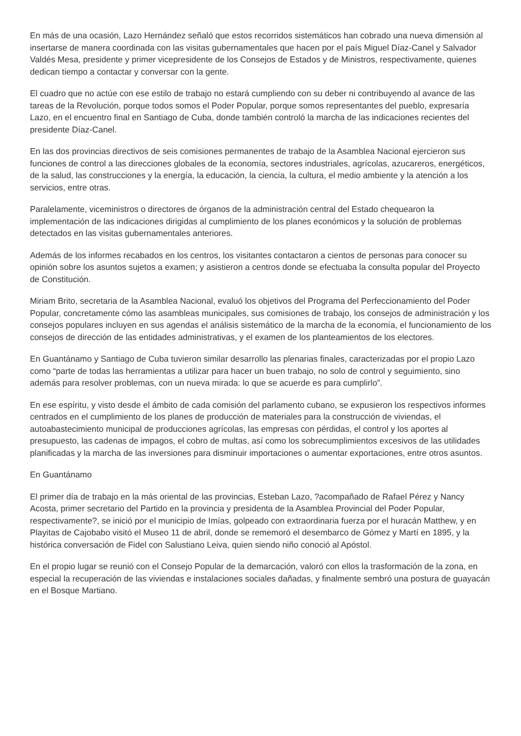En más de una ocasión, Lazo Hernández señaló que estos recorridos sistemáticos han cobrado una nueva dimensión al insertarse de manera coordinada con las visitas gubernamentales que hacen por el país Miguel Díaz-Canel y Salvador Valdés Mesa, presidente y primer vicepresidente de los Consejos de Estados y de Ministros, respectivamente, quienes dedican tiempo a contactar y conversar con la gente.
El cuadro que no actúe con ese estilo de trabajo no estará cumpliendo con su deber ni contribuyendo al avance de las tareas de la Revolución, porque todos somos el Poder Popular, porque somos representantes del pueblo, expresaría Lazo, en el encuentro final en Santiago de Cuba, donde también controló la marcha de las indicaciones recientes del presidente Díaz-Canel.
En las dos provincias directivos de seis comisiones permanentes de trabajo de la Asamblea Nacional ejercieron sus funciones de control a las direcciones globales de la economía, sectores industriales, agrícolas, azucareros, energéticos, de la salud, las construcciones y la energía, la educación, la ciencia, la cultura, el medio ambiente y la atención a los servicios, entre otras.
Paralelamente, viceministros o directores de órganos de la administración central del Estado chequearon la implementación de las indicaciones dirigidas al cumplimiento de los planes económicos y la solución de problemas detectados en las visitas gubernamentales anteriores.
Además de los informes recabados en los centros, los visitantes contactaron a cientos de personas para conocer su opinión sobre los asuntos sujetos a examen; y asistieron a centros donde se efectuaba la consulta popular del Proyecto de Constitución.
Miriam Brito, secretaria de la Asamblea Nacional, evaluó los objetivos del Programa del Perfeccionamiento del Poder Popular, concretamente cómo las asambleas municipales, sus comisiones de trabajo, los consejos de administración y los consejos populares incluyen en sus agendas el análisis sistemático de la marcha de la economía, el funcionamiento de los consejos de dirección de las entidades administrativas, y el examen de los planteamientos de los electores.
En Guantánamo y Santiago de Cuba tuvieron similar desarrollo las plenarias finales, caracterizadas por el propio Lazo como “parte de todas las herramientas a utilizar para hacer un buen trabajo, no solo de control y seguimiento, sino además para resolver problemas, con un nueva mirada: lo que se acuerde es para cumplirlo”.
En ese espíritu, y visto desde el ámbito de cada comisión del parlamento cubano, se expusieron los respectivos informes centrados en el cumplimiento de los planes de producción de materiales para la construcción de viviendas, el autoabastecimiento municipal de producciones agrícolas, las empresas con pérdidas, el control y los aportes al presupuesto, las cadenas de impagos, el cobro de multas, así como los sobrecumplimientos excesivos de las utilidades planificadas y la marcha de las inversiones para disminuir importaciones o aumentar exportaciones, entre otros asuntos.
En Guantánamo
El primer día de trabajo en la más oriental de las provincias, Esteban Lazo, ?acompañado de Rafael Pérez y Nancy Acosta, primer secretario del Partido en la provincia y presidenta de la Asamblea Provincial del Poder Popular, respectivamente?, se inició por el municipio de Imías, golpeado con extraordinaria fuerza por el huracán Matthew, y en Playitas de Cajobabo visitó el Museo 11 de abril, donde se rememoró el desembarco de Gómez y Martí en 1895, y la histórica conversación de Fidel con Salustiano Leiva, quien siendo niño conoció al Apóstol.
En el propio lugar se reunió con el Consejo Popular de la demarcación, valoró con ellos la trasformación de la zona, en especial la recuperación de las viviendas e instalaciones sociales dañadas, y finalmente sembró una postura de guayacán en el Bosque Martiano.